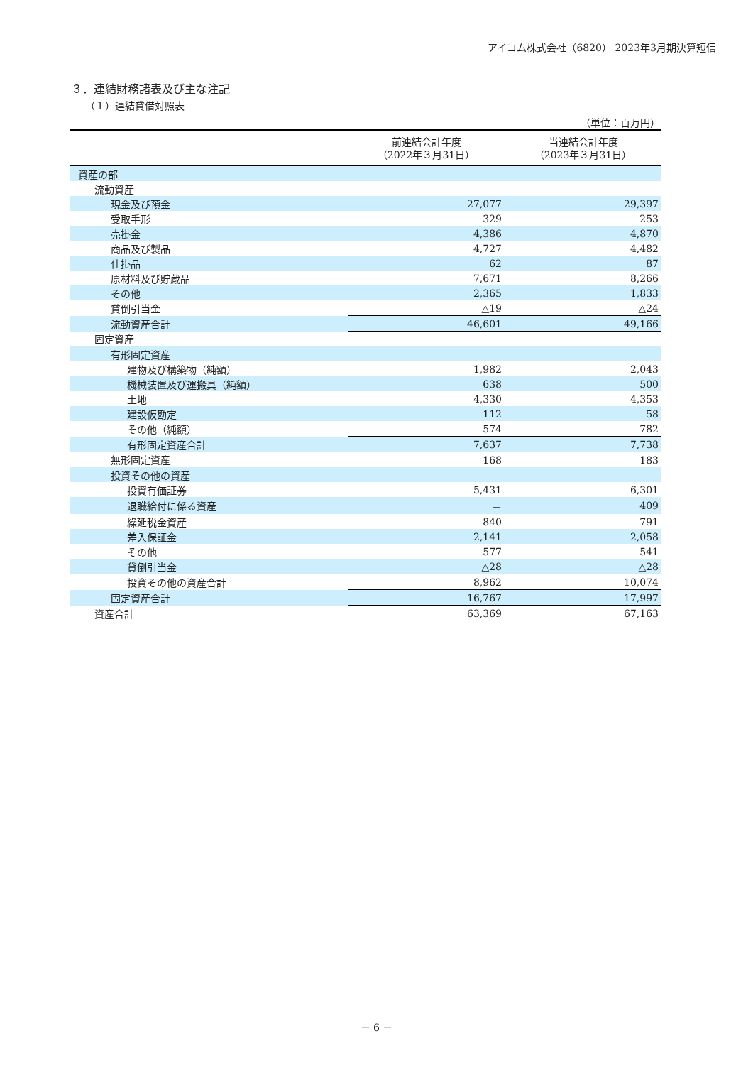アイコム株式会社（6820） 2023年3月期決算短信
３．連結財務諸表及び主な注記
（１）連結貸借対照表
（単位：百万円）
| | 前連結会計年度 （2022年３月31日） | 当連結会計年度 （2023年３月31日） |
| --- | --- | --- |
| 資産の部 | | |
| 流動資産 | | |
| 現金及び預金 | 27,077 | 29,397 |
| 受取手形 | 329 | 253 |
| 売掛金 | 4,386 | 4,870 |
| 商品及び製品 | 4,727 | 4,482 |
| 仕掛品 | 62 | 87 |
| 原材料及び貯蔵品 | 7,671 | 8,266 |
| その他 | 2,365 | 1,833 |
| 貸倒引当金 | △19 | △24 |
| 流動資産合計 | 46,601 | 49,166 |
| 固定資産 | | |
| 有形固定資産 | | |
| 建物及び構築物（純額） | 1,982 | 2,043 |
| 機械装置及び運搬具（純額） | 638 | 500 |
| 土地 | 4,330 | 4,353 |
| 建設仮勘定 | 112 | 58 |
| その他（純額） | 574 | 782 |
| 有形固定資産合計 | 7,637 | 7,738 |
| 無形固定資産 | 168 | 183 |
| 投資その他の資産 | | |
| 投資有価証券 | 5,431 | 6,301 |
| 退職給付に係る資産 | － | 409 |
| 繰延税金資産 | 840 | 791 |
| 差入保証金 | 2,141 | 2,058 |
| その他 | 577 | 541 |
| 貸倒引当金 | △28 | △28 |
| 投資その他の資産合計 | 8,962 | 10,074 |
| 固定資産合計 | 16,767 | 17,997 |
| 資産合計 | 63,369 | 67,163 |
－ 6 －